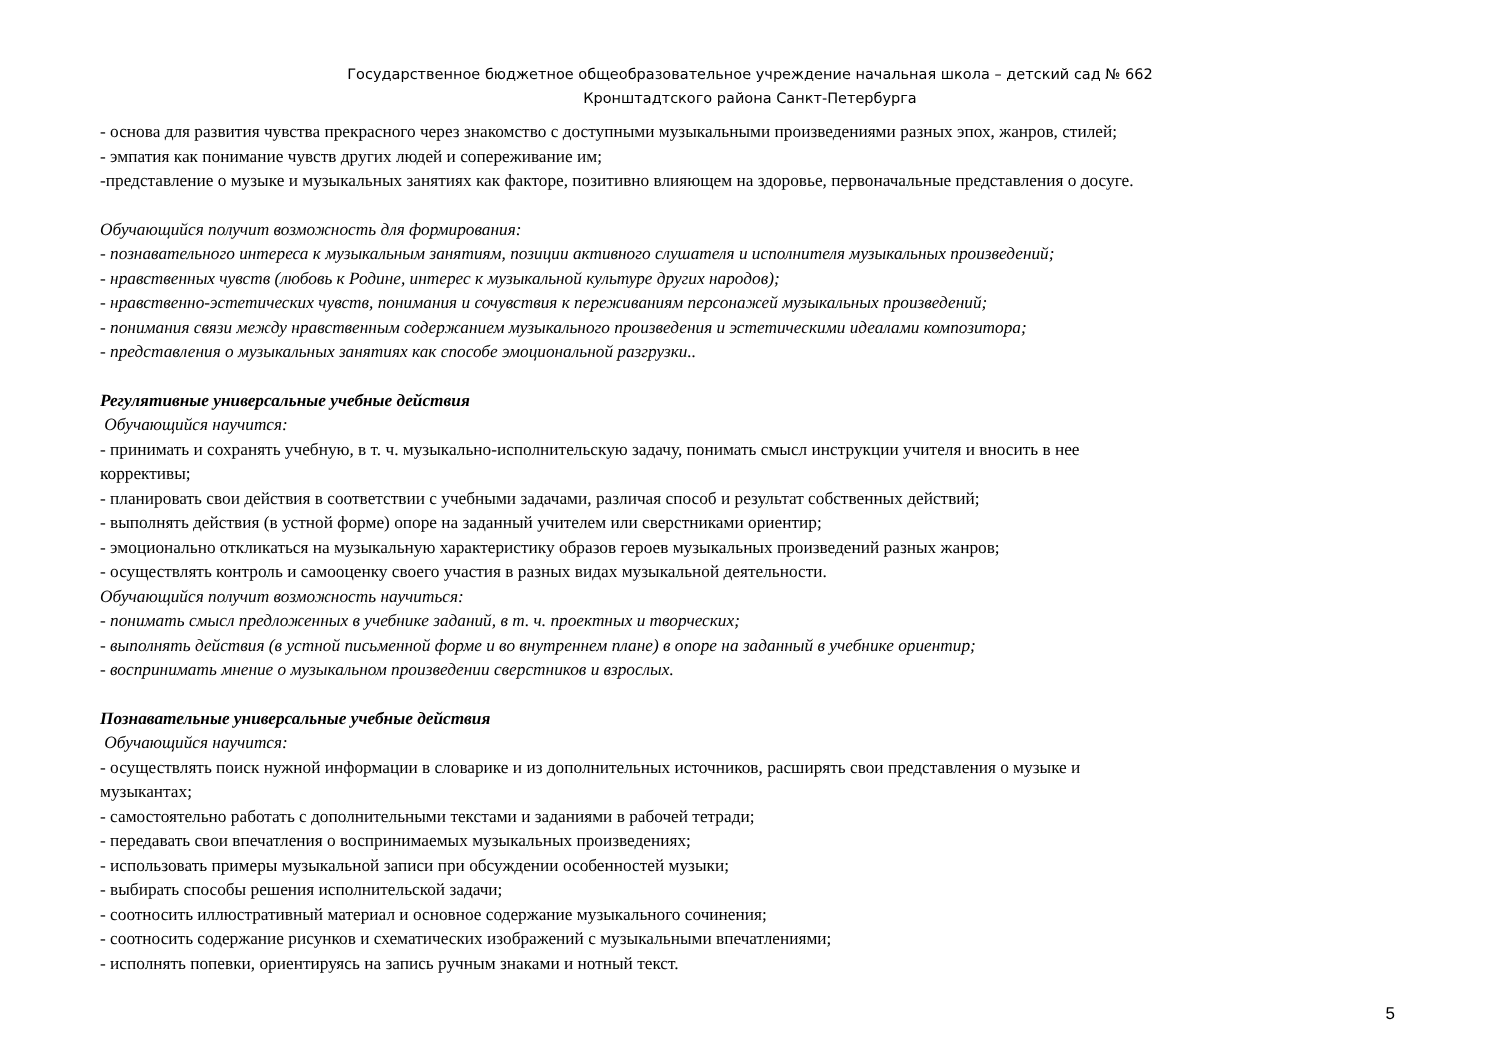Государственное бюджетное общеобразовательное учреждение начальная школа – детский сад № 662
Кронштадтского района Санкт-Петербурга
- основа для развития чувства прекрасного через знакомство с доступными музыкальными произведениями разных эпох, жанров, стилей;
- эмпатия как понимание чувств других людей и сопереживание им;
-представление о музыке и музыкальных занятиях как факторе, позитивно влияющем на здоровье, первоначальные представления о досуге.
Обучающийся получит возможность для формирования:
- познавательного интереса к музыкальным занятиям, позиции активного слушателя и исполнителя музыкальных произведений;
- нравственных чувств (любовь к Родине, интерес к музыкальной культуре других народов);
- нравственно-эстетических чувств, понимания и сочувствия к переживаниям персонажей музыкальных произведений;
- понимания связи между нравственным содержанием музыкального произведения и эстетическими идеалами композитора;
- представления о музыкальных занятиях как способе эмоциональной разгрузки..
Регулятивные универсальные учебные действия
Обучающийся научится:
- принимать и сохранять учебную, в т. ч. музыкально-исполнительскую задачу, понимать смысл инструкции учителя и вносить в нее
коррективы;
- планировать свои действия в соответствии с учебными задачами, различая способ и результат собственных действий;
- выполнять действия (в устной форме) опоре на заданный учителем или сверстниками ориентир;
- эмоционально откликаться на музыкальную характеристику образов героев музыкальных произведений разных жанров;
- осуществлять контроль и самооценку своего участия в разных видах музыкальной деятельности.
Обучающийся получит возможность научиться:
- понимать смысл предложенных в учебнике заданий, в т. ч. проектных и творческих;
- выполнять действия (в устной письменной форме и во внутреннем плане) в опоре на заданный в учебнике ориентир;
- воспринимать мнение о музыкальном произведении сверстников и взрослых.
Познавательные универсальные учебные действия
Обучающийся научится:
- осуществлять поиск нужной информации в словарике и из дополнительных источников, расширять свои представления о музыке и
музыкантах;
- самостоятельно работать с дополнительными текстами и заданиями в рабочей тетради;
- передавать свои впечатления о воспринимаемых музыкальных произведениях;
- использовать примеры музыкальной записи при обсуждении особенностей музыки;
- выбирать способы решения исполнительской задачи;
- соотносить иллюстративный материал и основное содержание музыкального сочинения;
- соотносить содержание рисунков и схематических изображений с музыкальными впечатлениями;
- исполнять попевки, ориентируясь на запись ручным знаками и нотный текст.
5